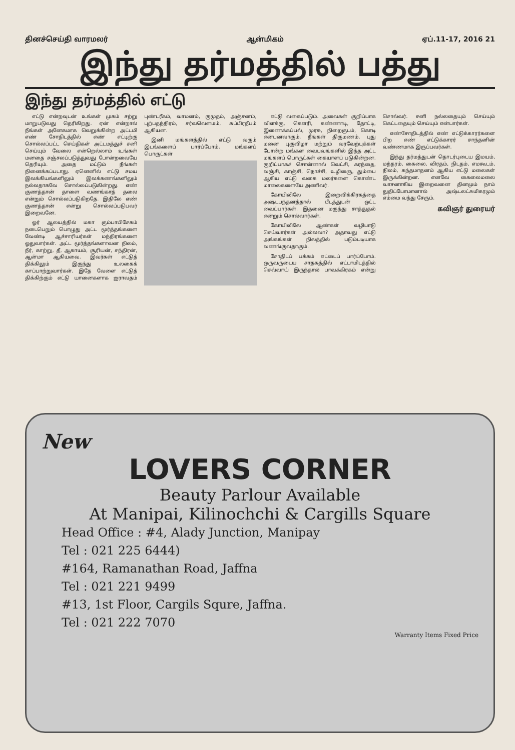தினச்செய்தி வாரமலர் ஆன்மிகம் ஏப்.11-17, 2016 21
இந்து தர்மத்தில் பத்து
இந்து தர்மத்தில் எட்டு
எட்டு என்றவுடன் உங்கள் முகம் சற்று மாறுபடுவது தெரிகிறது. ஏன் என்றால் நீங்கள் அனேகமாக வெறுக்கின்ற அட்டமி எண் சோதிடத்தில் எண் எட்டிற்கு சொல்லப்பட்ட செய்திகள் அட்டமத்துச் சனி செய்யும் வேலை என்றெல்லாம் உங்கள் மனதை சஞ்சலப்படுத்துவது போன்றவையே தெரியும். அதை மட்டும் நீங்கள் நினைக்கப்படாது. ஏனெனில் எட்டு சமய இலக்கியங்களிலும் இலக்கணங்களிலும் நல்லதாகவே சொல்லப்படுகின்றது. எண் குணத்தான் தாளை வணங்காத் தலை என்றும் சொல்லப்படுகிறதே. இதிலே எண் குணத்தான் என்று சொல்லப்படுபவர் இறைவனே.
ஓர் ஆலயத்தில் மகா கும்பாபிசேகம் நடைபெறும் பொழுது அட்ட மூர்த்தங்களை வேண்டி ஆச்சாரியர்கள் மந்திரங்களை ஓதுவார்கள். அட்ட மூர்த்தங்களாவன நிலம், நீர், காற்று, தீ, ஆகாயம், சூரியன், சந்திரன், ஆன்மா ஆகியவை. இவர்கள் எட்டுத் திக்கிலும் இருந்து உலகைக் காப்பாற்றுவார்கள். இதே வேளை எட்டுத் திக்கிற்கும் எட்டு யானைகளாக ஐராவதம் புண்டரீகம், வாமனம், குமுதம், அஞ்சனம், புற்பதந்திரம், சர்வவௌமம், சுப்பிரதீபம் ஆகியன.
இனி மங்களத்தில் எட்டு வரும் இடங்களைப் பார்ப்போம். மங்களப் பொருட்கள்
எட்டு வகைப்படும். அவைகள் குறிப்பாக விளக்கு, கௌரி, கண்ணாடி, தோட்டி, இணைக்கப்பல், முரசு, நிறைகுடம், கொடி என்பனவாகும். நீங்கள் திருமணம், புது மனை புகுவிழா மற்றும் வரவேற்புக்கள் போன்ற மங்கள வைபவங்களில் இந்த அட்ட மங்களப் பொருட்கள் கையாளப் படுகின்றன. குறிப்பாகச் சொன்னால் வெட்சி, கரந்தை, வஞ்சி, காஞ்சி, நொச்சி, உழிஞை, தும்பை ஆகிய எட்டு வகை மலர்களை கொண்ட மாலைகளையே அணிவர்.
கோயிலிலே இறைவிக்கிரகத்தை அஷ்டபந்தனத்தால் பீடத்துடன் ஒட்ட வைப்பார்கள். இதனை மருந்து சாத்துதல் என்றும் சொல்வார்கள்.
கோயிலிலே ஆண்கள் வழிபாடு செய்வார்கள் அல்லவா? அதாவது எட்டு அங்கங்கள் நிலத்தில் படும்படியாக வணங்குவதாகும்.
சோதிடப் பக்கம் எட்டைப் பார்ப்போம். ஒருவருடைய சாதகத்தில் எட்டாமிடத்தில் செவ்வாய் இருந்தால் பாவக்கிரகம் என்று சொல்வர். சனி நல்லதையும் செய்யும் கெட்டதையும் செய்யும் என்பார்கள்.
எண்சோதிடத்தில் எண் எட்டுக்காரர்களை பிற எண் எட்டுக்காரர் சாந்தனின் வண்ணமாக இருப்பவர்கள்.
இந்து தர்மத்துடன் தொடர்புடைய இமயம், மந்தரம், கைலை, விரதம், நிடதம், எமகூடம், நிலம், கந்தமாதனம் ஆகிய எட்டு மலைகள் இருக்கின்றன. எனவே கைலைமலை வாசனாகிய இறைவனை தினமும் நாம் துதிப்போமானால் அஷ்டலட்சுமிகரமும் எம்மை வந்து சேரும்.
கவிஞர் துரையர்
New
LOVERS CORNER
Beauty Parlour Available
At Manipai, Kilinochchi & Cargills Square
Head Office : #4, Alady Junction, Manipay
Tel : 021 225 6444)
#164, Ramanathan Road, Jaffna
Tel : 021 221 9499
#13, 1st Floor, Cargils Squre, Jaffna.
Tel : 021 222 7070
Warranty Items Fixed Price